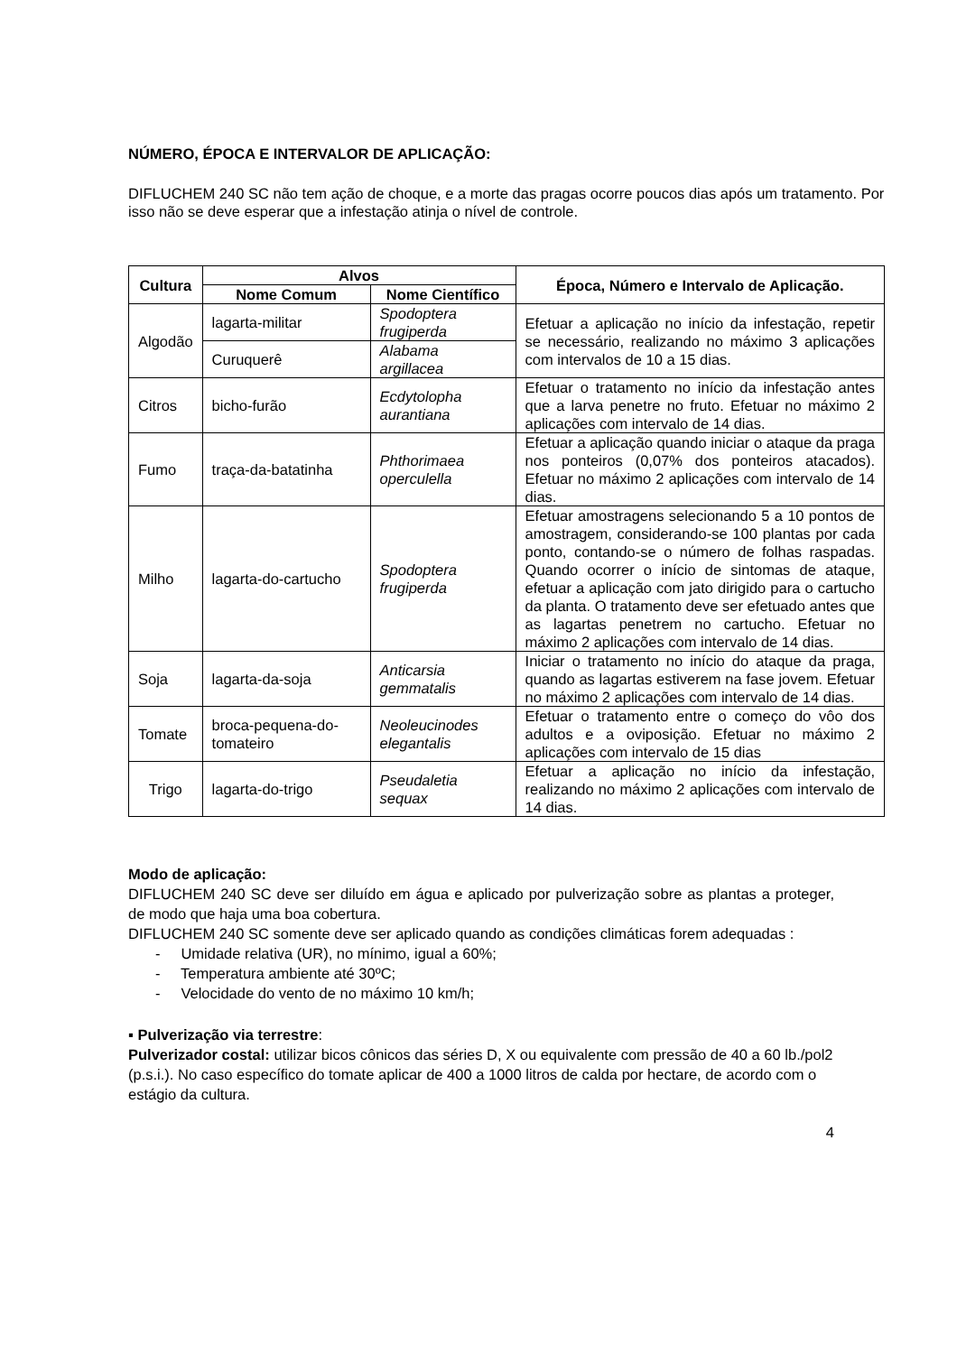NÚMERO, ÉPOCA E INTERVALOR DE APLICAÇÃO:
DIFLUCHEM 240 SC não tem ação de choque, e a morte das pragas ocorre poucos dias após um tratamento. Por isso não se deve esperar que a infestação atinja o nível de controle.
| Cultura | Alvos | | Época, Número e Intervalo de Aplicação. |
| --- | --- | --- | --- |
| | Nome Comum | Nome Científico | |
| Algodão | lagarta-militar | Spodoptera frugiperda | Efetuar a aplicação no início da infestação, repetir se necessário, realizando no máximo 3 aplicações com intervalos de 10 a 15 dias. |
| | Curuquerê | Alabama argillacea | |
| Citros | bicho-furão | Ecdytolopha aurantiana | Efetuar o tratamento no início da infestação antes que a larva penetre no fruto. Efetuar no máximo 2 aplicações com intervalo de 14 dias. |
| Fumo | traça-da-batatinha | Phthorimaea operculella | Efetuar a aplicação quando iniciar o ataque da praga nos ponteiros (0,07% dos ponteiros atacados). Efetuar no máximo 2 aplicações com intervalo de 14 dias. |
| Milho | lagarta-do-cartucho | Spodoptera frugiperda | Efetuar amostragens selecionando 5 a 10 pontos de amostragem, considerando-se 100 plantas por cada ponto, contando-se o número de folhas raspadas. Quando ocorrer o início de sintomas de ataque, efetuar a aplicação com jato dirigido para o cartucho da planta. O tratamento deve ser efetuado antes que as lagartas penetrem no cartucho. Efetuar no máximo 2 aplicações com intervalo de 14 dias. |
| Soja | lagarta-da-soja | Anticarsia gemmatalis | Iniciar o tratamento no início do ataque da praga, quando as lagartas estiverem na fase jovem. Efetuar no máximo 2 aplicações com intervalo de 14 dias. |
| Tomate | broca-pequena-do-tomateiro | Neoleucinodes elegantalis | Efetuar o tratamento entre o começo do vôo dos adultos e a oviposição. Efetuar no máximo 2 aplicações com intervalo de 15 dias |
| Trigo | lagarta-do-trigo | Pseudaletia sequax | Efetuar a aplicação no início da infestação, realizando no máximo 2 aplicações com intervalo de 14 dias. |
Modo de aplicação:
DIFLUCHEM 240 SC deve ser diluído em água e aplicado por pulverização sobre as plantas a proteger, de modo que haja uma boa cobertura.
DIFLUCHEM 240 SC somente deve ser aplicado quando as condições climáticas forem adequadas :
- Umidade relativa (UR), no mínimo, igual a 60%;
- Temperatura ambiente até 30ºC;
- Velocidade do vento de no máximo 10 km/h;
▪ Pulverização via terrestre:
Pulverizador costal: utilizar bicos cônicos das séries D, X ou equivalente com pressão de 40 a 60 lb./pol2 (p.s.i.). No caso específico do tomate aplicar de 400 a 1000 litros de calda por hectare, de acordo com o estágio da cultura.
4